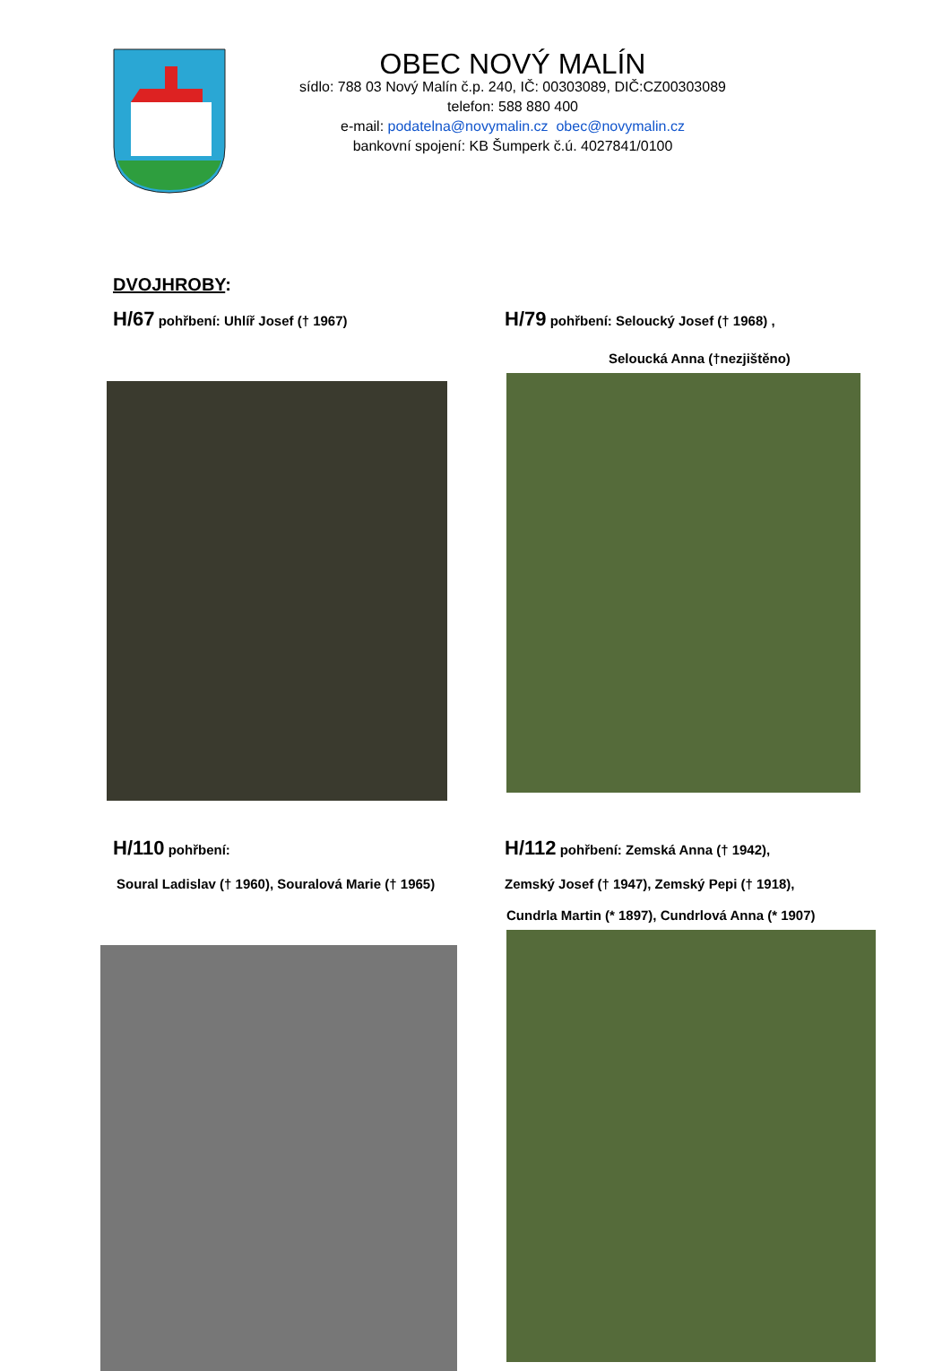OBEC NOVÝ MALÍN
sídlo: 788 03 Nový Malín č.p. 240, IČ: 00303089, DIČ:CZ00303089
telefon: 588 880 400
e-mail: podatelna@novymalin.cz obec@novymalin.cz
bankovní spojení: KB Šumperk č.ú. 4027841/0100
DVOJHROBY:
H/67 pohřbení: Uhlíř Josef († 1967)
H/79 pohřbení: Seloucký Josef († 1968) ,
Seloucká Anna (†nezjištěno)
H/110 pohřbení:
Soural Ladislav († 1960), Souralová Marie († 1965)
H/112 pohřbení: Zemská Anna († 1942),
Zemský Josef († 1947), Zemský Pepi († 1918),
Cundrla Martin (* 1897), Cundrlová Anna (* 1907)